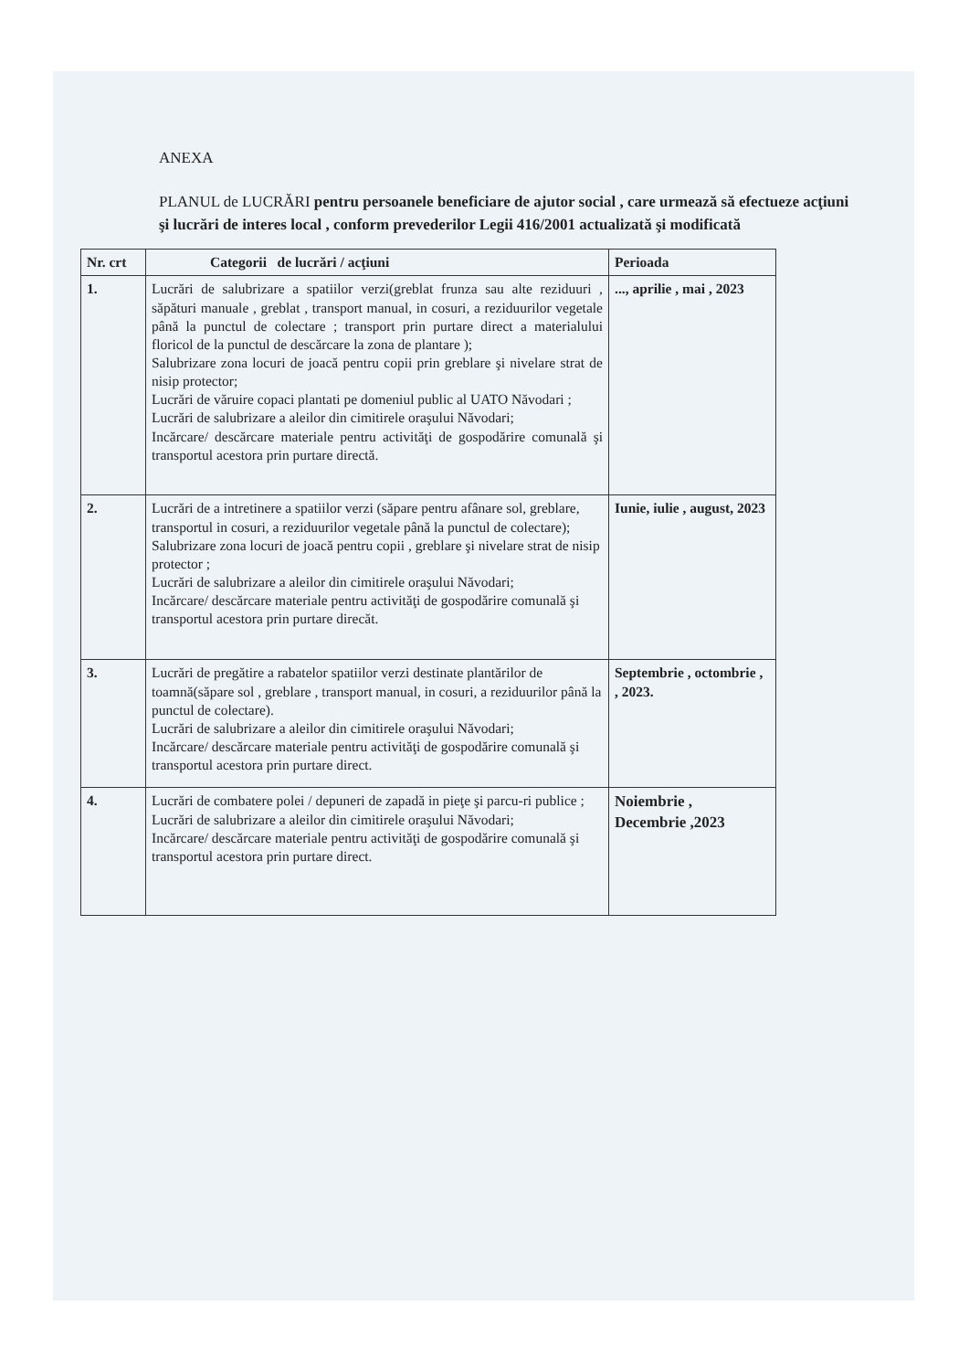ANEXA
PLANUL de LUCRĂRI pentru persoanele beneficiare de ajutor social , care urmează să efectueze acţiuni şi lucrări de interes local , conform prevederilor Legii 416/2001 actualizată şi modificată
| Nr. crt | Categorii de lucrări / acţiuni | Perioada |
| --- | --- | --- |
| 1. | Lucrări de salubrizare a spatiilor verzi(greblat frunza sau alte reziduuri , săpături manuale , greblat , transport manual, in cosuri, a reziduurilor vegetale până la punctul de colectare ; transport prin purtare direct a materialului floricol de la punctul de descărcare la zona de plantare ); Salubrizare zona locuri de joacă pentru copii prin greblare şi nivelare strat de nisip protector; Lucrări de văruire copaci plantati pe domeniul public al UATO Năvodari ; Lucrări de salubrizare a aleilor din cimitirele oraşului Năvodari; Incărcare/ descărcare materiale pentru activităţi de gospodărire comunală şi transportul acestora prin purtare directă. | ..., aprilie , mai , 2023 |
| 2. | Lucrări de a intretinere a spatiilor verzi (săpare pentru afânare sol, greblare, transportul in cosuri, a reziduurilor vegetale până la punctul de colectare); Salubrizare zona locuri de joacă pentru copii , greblare şi nivelare strat de nisip protector ; Lucrări de salubrizare a aleilor din cimitirele oraşului Năvodari; Incărcare/ descărcare materiale pentru activităţi de gospodărire comunală şi transportul acestora prin purtare direcăt. | Iunie, iulie , august, 2023 |
| 3. | Lucrări de pregătire a rabatelor spatiilor verzi destinate plantărilor de toamnă(săpare sol , greblare , transport manual, in cosuri, a reziduurilor până la punctul de colectare). Lucrări de salubrizare a aleilor din cimitirele oraşului Năvodari; Incărcare/ descărcare materiale pentru activităţi de gospodărire comunală şi transportul acestora prin purtare direct. | Septembrie , octombrie , , 2023. |
| 4. | Lucrări de combatere polei / depuneri de zapadă in pieţe şi parcu-ri publice ; Lucrări de salubrizare a aleilor din cimitirele oraşului Năvodari; Incărcare/ descărcare materiale pentru activităţi de gospodărire comunală şi transportul acestora prin purtare direct. | Noiembrie , Decembrie ,2023 |